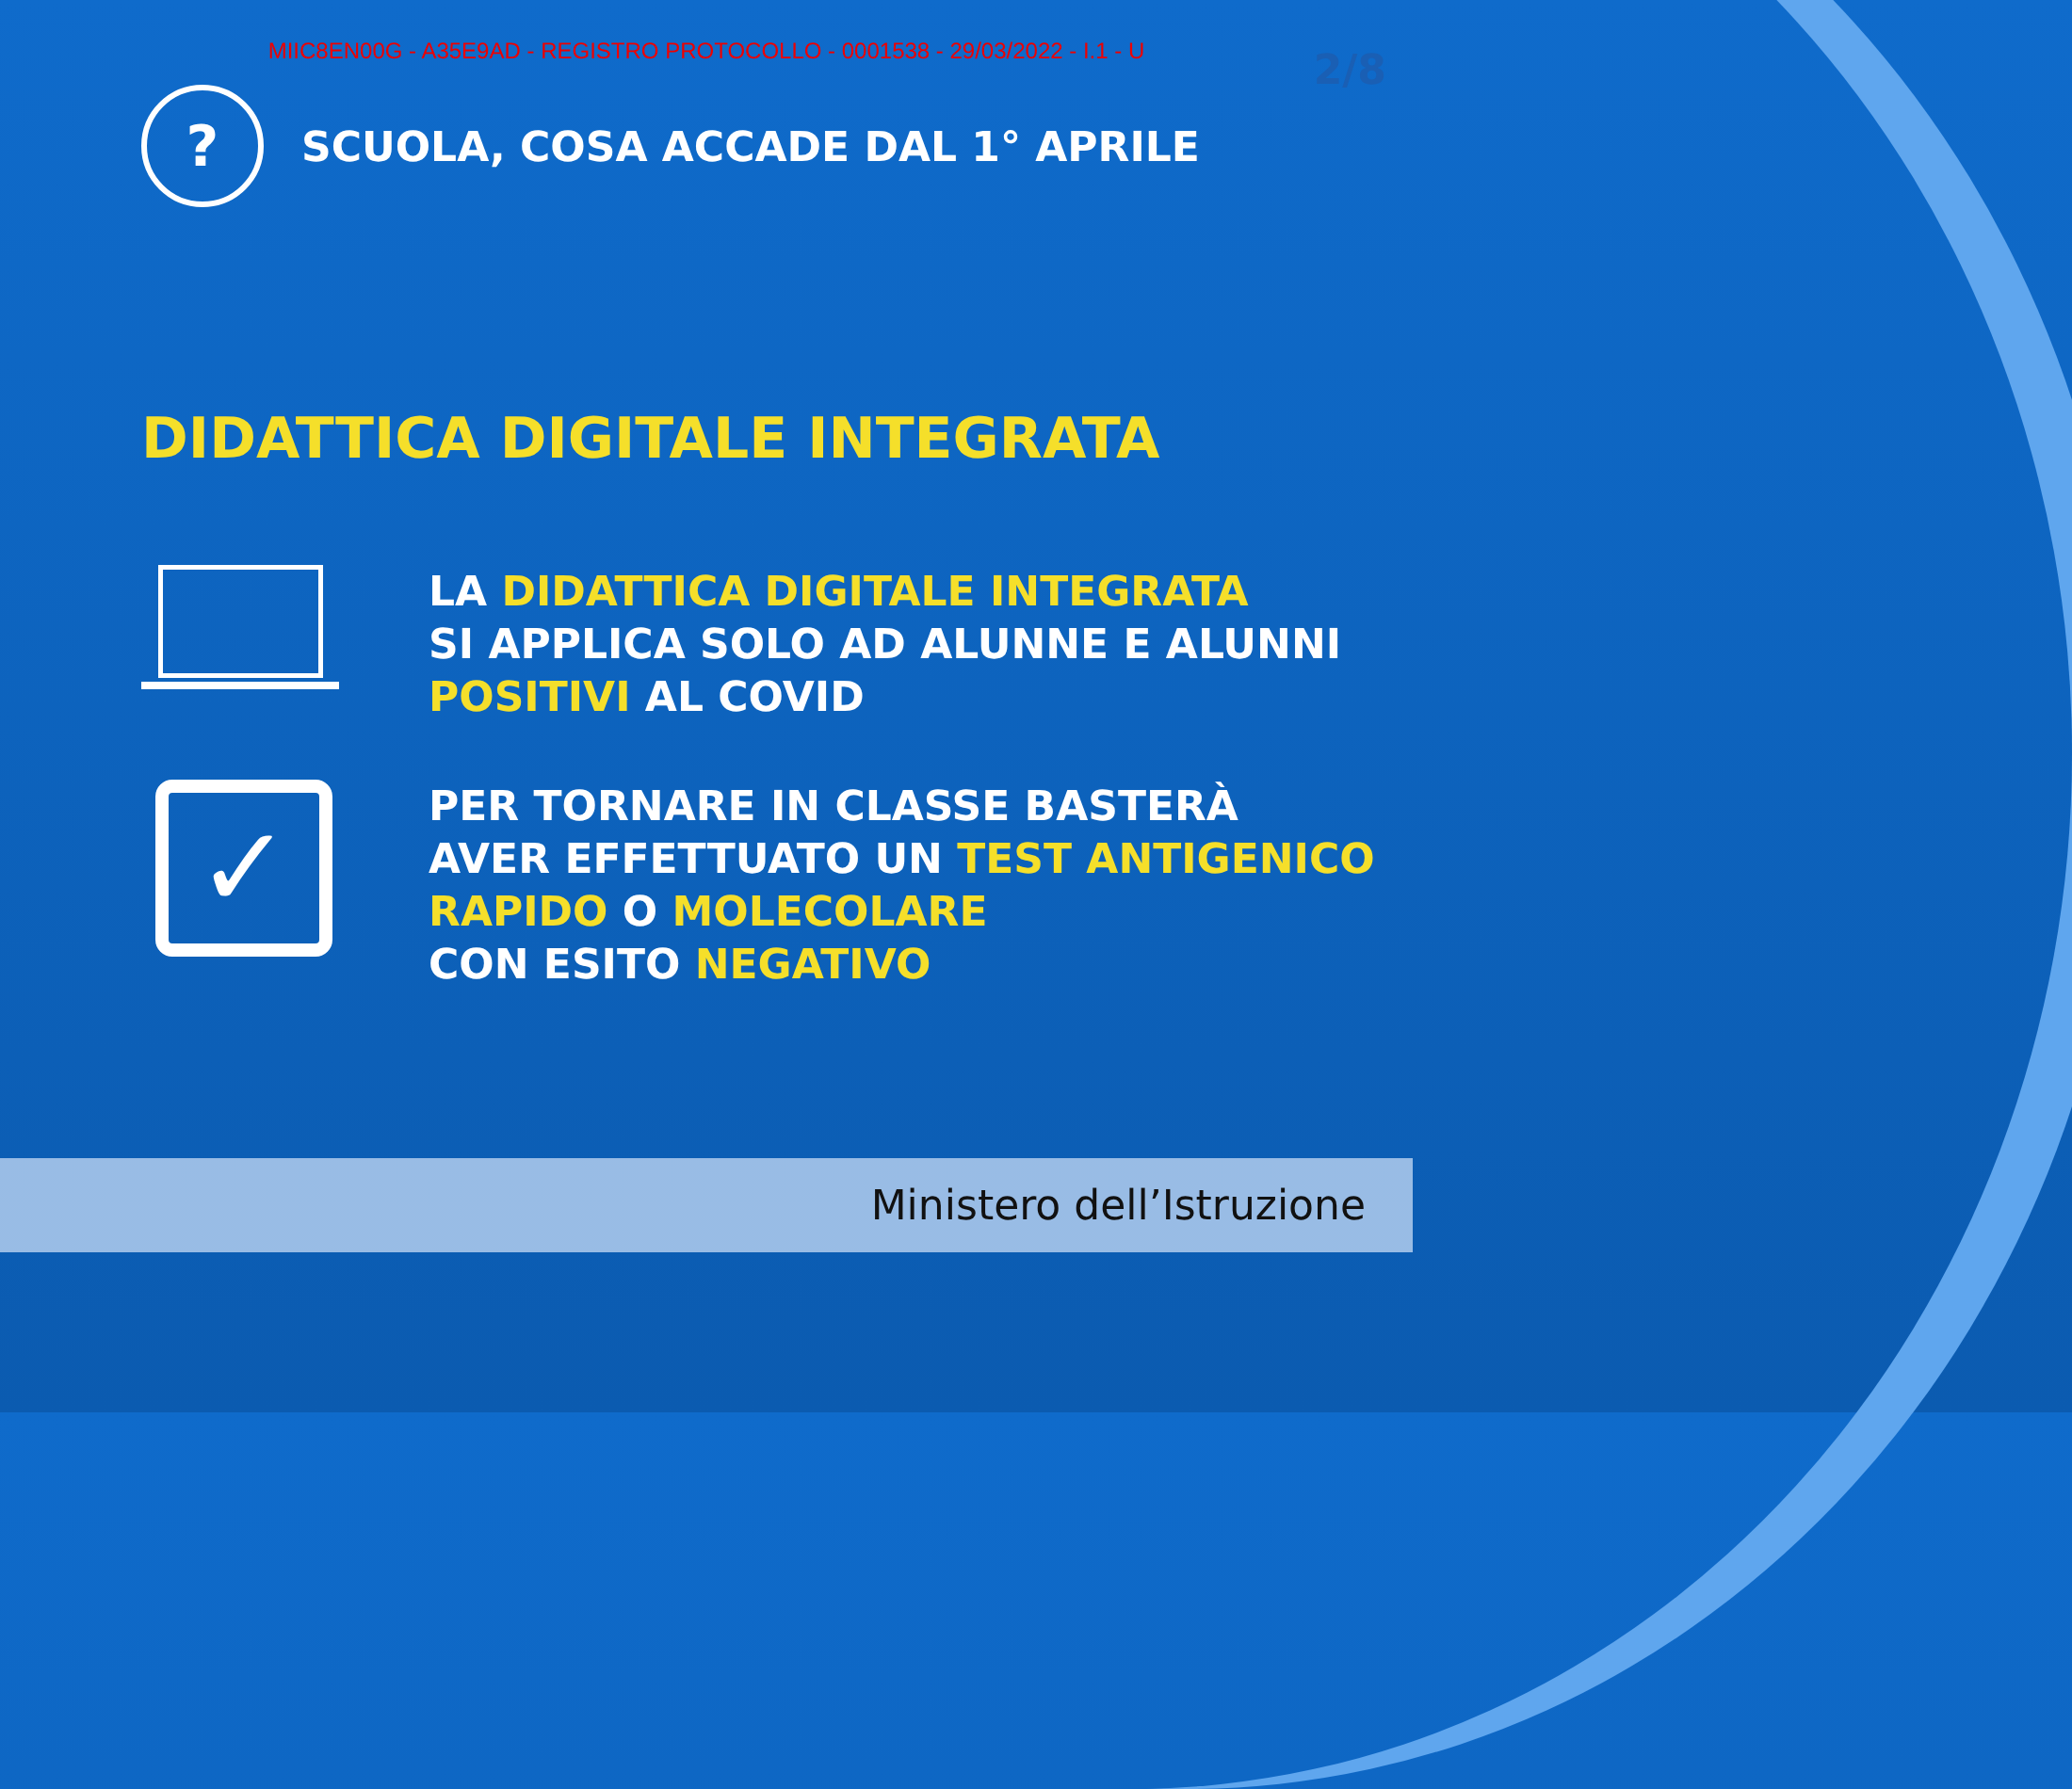MIIC8EN00G - A35E9AD - REGISTRO PROTOCOLLO - 0001538 - 29/03/2022 - I.1 - U
2/8
?
SCUOLA, COSA ACCADE DAL 1° APRILE
DIDATTICA DIGITALE INTEGRATA
LA DIDATTICA DIGITALE INTEGRATA
SI APPLICA SOLO AD ALUNNE E ALUNNI
POSITIVI AL COVID
✓
PER TORNARE IN CLASSE BASTERÀ
AVER EFFETTUATO UN TEST ANTIGENICO
RAPIDO O MOLECOLARE
CON ESITO NEGATIVO
Ministero dell’Istruzione